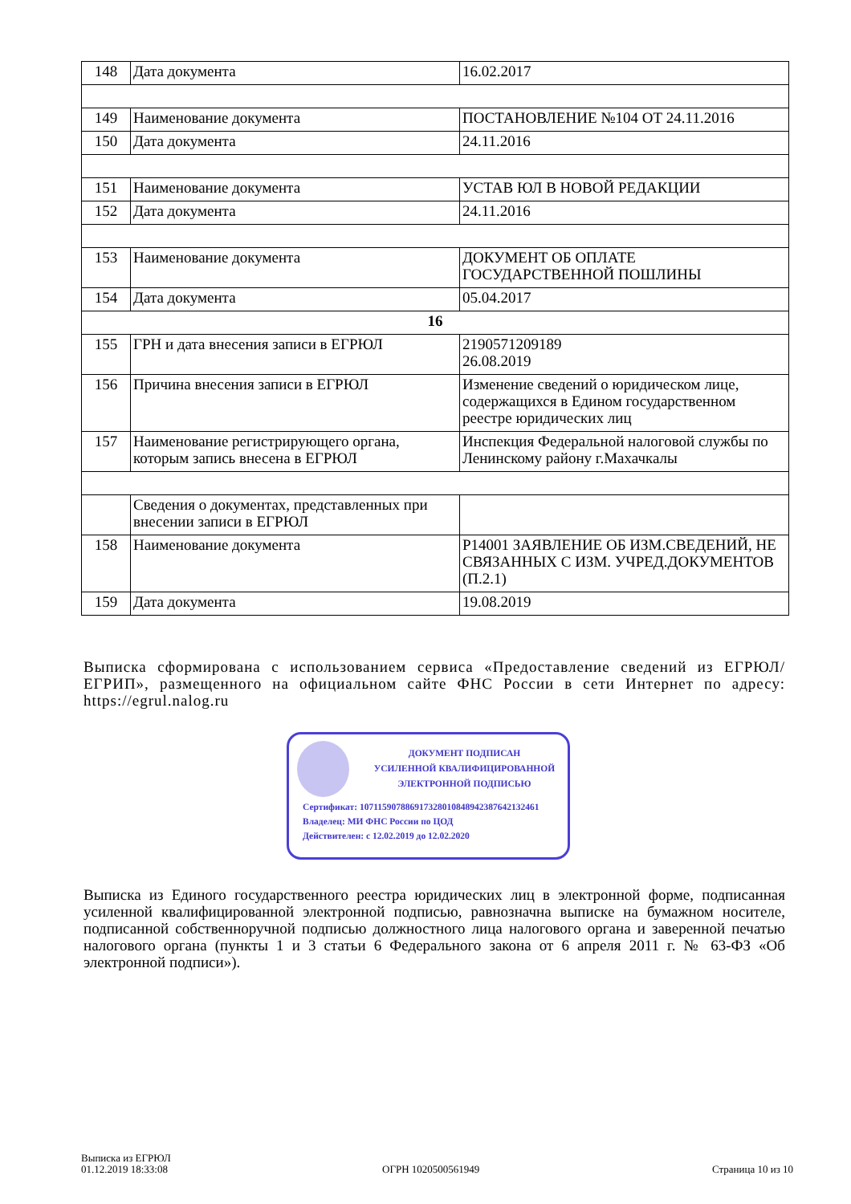| 148 | Дата документа | 16.02.2017 |
| 149 | Наименование документа | ПОСТАНОВЛЕНИЕ №104 ОТ 24.11.2016 |
| 150 | Дата документа | 24.11.2016 |
| 151 | Наименование документа | УСТАВ ЮЛ В НОВОЙ РЕДАКЦИИ |
| 152 | Дата документа | 24.11.2016 |
| 153 | Наименование документа | ДОКУМЕНТ ОБ ОПЛАТЕ ГОСУДАРСТВЕННОЙ ПОШЛИНЫ |
| 154 | Дата документа | 05.04.2017 |
| 16 | | |
| 155 | ГРН и дата внесения записи в ЕГРЮЛ | 2190571209189 26.08.2019 |
| 156 | Причина внесения записи в ЕГРЮЛ | Изменение сведений о юридическом лице, содержащихся в Едином государственном реестре юридических лиц |
| 157 | Наименование регистрирующего органа, которым запись внесена в ЕГРЮЛ | Инспекция Федеральной налоговой службы по Ленинскому району г.Махачкалы |
| | Сведения о документах, представленных при внесении записи в ЕГРЮЛ | |
| 158 | Наименование документа | Р14001 ЗАЯВЛЕНИЕ ОБ ИЗМ.СВЕДЕНИЙ, НЕ СВЯЗАННЫХ С ИЗМ. УЧРЕД.ДОКУМЕНТОВ (П.2.1) |
| 159 | Дата документа | 19.08.2019 |
Выписка сформирована с использованием сервиса «Предоставление сведений из ЕГРЮЛ/ЕГРИП», размещенного на официальном сайте ФНС России в сети Интернет по адресу: https://egrul.nalog.ru
ДОКУМЕНТ ПОДПИСАН
УСИЛЕННОЙ КВАЛИФИЦИРОВАННОЙ
ЭЛЕКТРОННОЙ ПОДПИСЬЮ
Сертификат: 107115907886917328010848942387642132461
Владелец: МИ ФНС России по ЦОД
Действителен: с 12.02.2019 до 12.02.2020
Выписка из Единого государственного реестра юридических лиц в электронной форме, подписанная усиленной квалифицированной электронной подписью, равнозначна выписке на бумажном носителе, подписанной собственноручной подписью должностного лица налогового органа и заверенной печатью налогового органа (пункты 1 и 3 статьи 6 Федерального закона от 6 апреля 2011 г. № 63-ФЗ «Об электронной подписи»).
Выписка из ЕГРЮЛ
01.12.2019 18:33:08
ОГРН 1020500561949 Страница 10 из 10